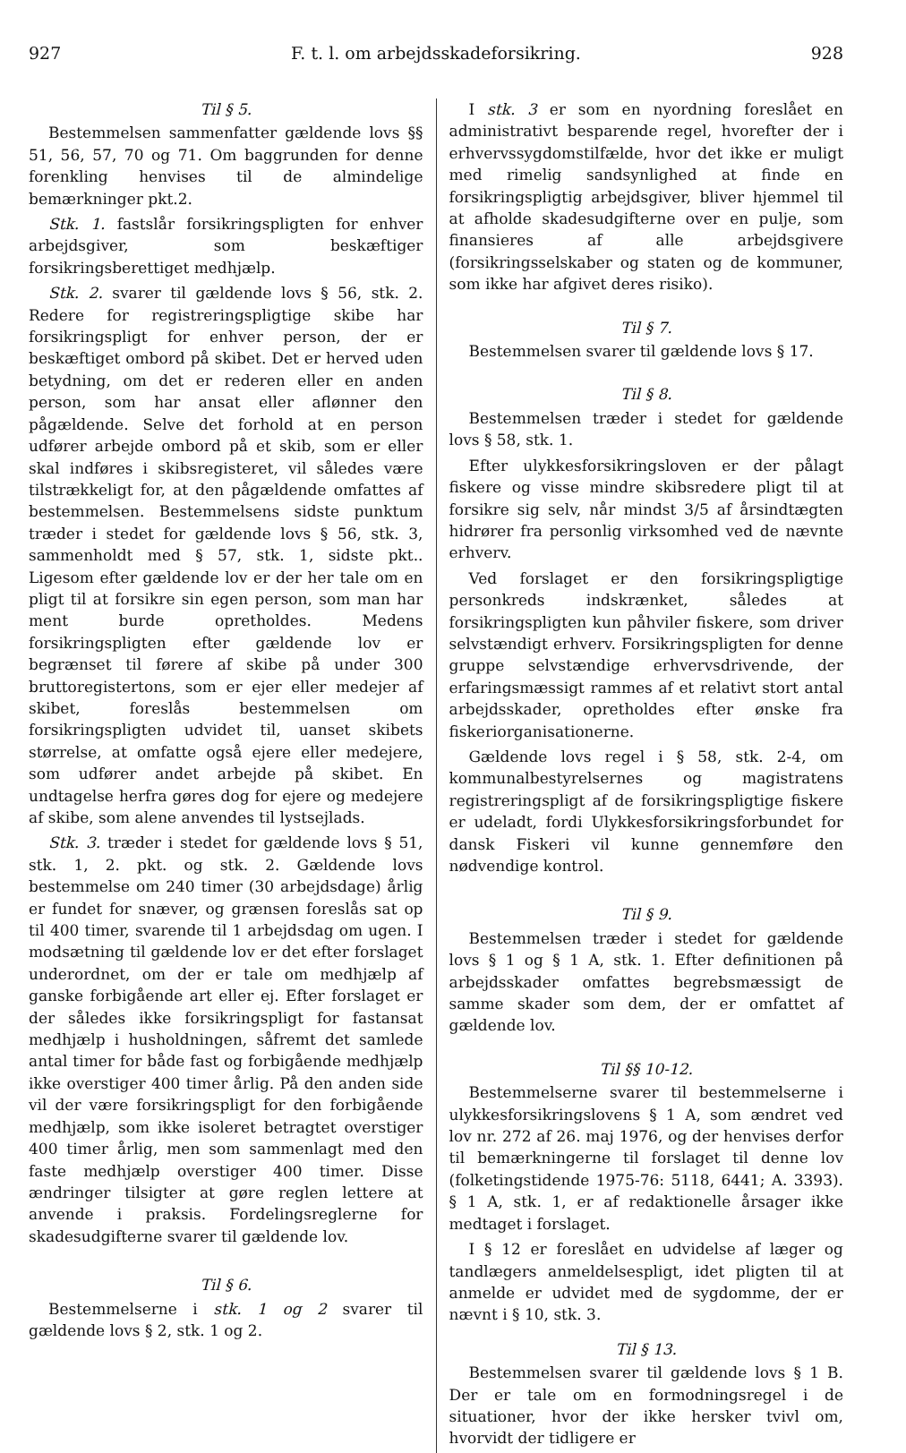927 F. t. l. om arbejdsskadeforsikring. 928
Til § 5.
Bestemmelsen sammenfatter gældende lovs §§ 51, 56, 57, 70 og 71. Om baggrunden for denne forenkling henvises til de almindelige bemærkninger pkt.2.
Stk. 1. fastslår forsikringspligten for enhver arbejdsgiver, som beskæftiger forsikringsberettiget medhjælp.
Stk. 2. svarer til gældende lovs § 56, stk. 2. Redere for registreringspligtige skibe har forsikringspligt for enhver person, der er beskæftiget ombord på skibet. Det er herved uden betydning, om det er rederen eller en anden person, som har ansat eller aflønner den pågældende. Selve det forhold at en person udfører arbejde ombord på et skib, som er eller skal indføres i skibsregisteret, vil således være tilstrækkeligt for, at den pågældende omfattes af bestemmelsen. Bestemmelsens sidste punktum træder i stedet for gældende lovs § 56, stk. 3, sammenholdt med § 57, stk. 1, sidste pkt.. Ligesom efter gældende lov er der her tale om en pligt til at forsikre sin egen person, som man har ment burde opretholdes. Medens forsikringspligten efter gældende lov er begrænset til førere af skibe på under 300 bruttoregistertons, som er ejer eller medejer af skibet, foreslås bestemmelsen om forsikringspligten udvidet til, uanset skibets størrelse, at omfatte også ejere eller medejere, som udfører andet arbejde på skibet. En undtagelse herfra gøres dog for ejere og medejere af skibe, som alene anvendes til lystsejlads.
Stk. 3. træder i stedet for gældende lovs § 51, stk. 1, 2. pkt. og stk. 2. Gældende lovs bestemmelse om 240 timer (30 arbejdsdage) årlig er fundet for snæver, og grænsen foreslås sat op til 400 timer, svarende til 1 arbejdsdag om ugen. I modsætning til gældende lov er det efter forslaget underordnet, om der er tale om medhjælp af ganske forbigående art eller ej. Efter forslaget er der således ikke forsikringspligt for fastansat medhjælp i husholdningen, såfremt det samlede antal timer for både fast og forbigående medhjælp ikke overstiger 400 timer årlig. På den anden side vil der være forsikringspligt for den forbigående medhjælp, som ikke isoleret betragtet overstiger 400 timer årlig, men som sammenlagt med den faste medhjælp overstiger 400 timer. Disse ændringer tilsigter at gøre reglen lettere at anvende i praksis. Fordelingsreglerne for skadesudgifterne svarer til gældende lov.
Til § 6.
Bestemmelserne i stk. 1 og 2 svarer til gældende lovs § 2, stk. 1 og 2.
I stk. 3 er som en nyordning foreslået en administrativt besparende regel, hvorefter der i erhvervssygdomstilfælde, hvor det ikke er muligt med rimelig sandsynlighed at finde en forsikringspligtig arbejdsgiver, bliver hjemmel til at afholde skadesudgifterne over en pulje, som finansieres af alle arbejdsgivere (forsikringsselskaber og staten og de kommuner, som ikke har afgivet deres risiko).
Til § 7.
Bestemmelsen svarer til gældende lovs § 17.
Til § 8.
Bestemmelsen træder i stedet for gældende lovs § 58, stk. 1.
Efter ulykkesforsikringsloven er der pålagt fiskere og visse mindre skibsredere pligt til at forsikre sig selv, når mindst 3/5 af årsindtægten hidrører fra personlig virksomhed ved de nævnte erhverv.
Ved forslaget er den forsikringspligtige personkreds indskrænket, således at forsikringspligten kun påhviler fiskere, som driver selvstændigt erhverv. Forsikringspligten for denne gruppe selvstændige erhvervsdrivende, der erfaringsmæssigt rammes af et relativt stort antal arbejdsskader, opretholdes efter ønske fra fiskeriorganisationerne.
Gældende lovs regel i § 58, stk. 2-4, om kommunalbestyrelsernes og magistratens registreringspligt af de forsikringspligtige fiskere er udeladt, fordi Ulykkesforsikringsforbundet for dansk Fiskeri vil kunne gennemføre den nødvendige kontrol.
Til § 9.
Bestemmelsen træder i stedet for gældende lovs § 1 og § 1 A, stk. 1. Efter definitionen på arbejdsskader omfattes begrebsmæssigt de samme skader som dem, der er omfattet af gældende lov.
Til §§ 10-12.
Bestemmelserne svarer til bestemmelserne i ulykkesforsikringslovens § 1 A, som ændret ved lov nr. 272 af 26. maj 1976, og der henvises derfor til bemærkningerne til forslaget til denne lov (folketingstidende 1975-76: 5118, 6441; A. 3393). § 1 A, stk. 1, er af redaktionelle årsager ikke medtaget i forslaget.
I § 12 er foreslået en udvidelse af læger og tandlægers anmeldelsespligt, idet pligten til at anmelde er udvidet med de sygdomme, der er nævnt i § 10, stk. 3.
Til § 13.
Bestemmelsen svarer til gældende lovs § 1 B. Der er tale om en formodningsregel i de situationer, hvor der ikke hersker tvivl om, hvorvidt der tidligere er